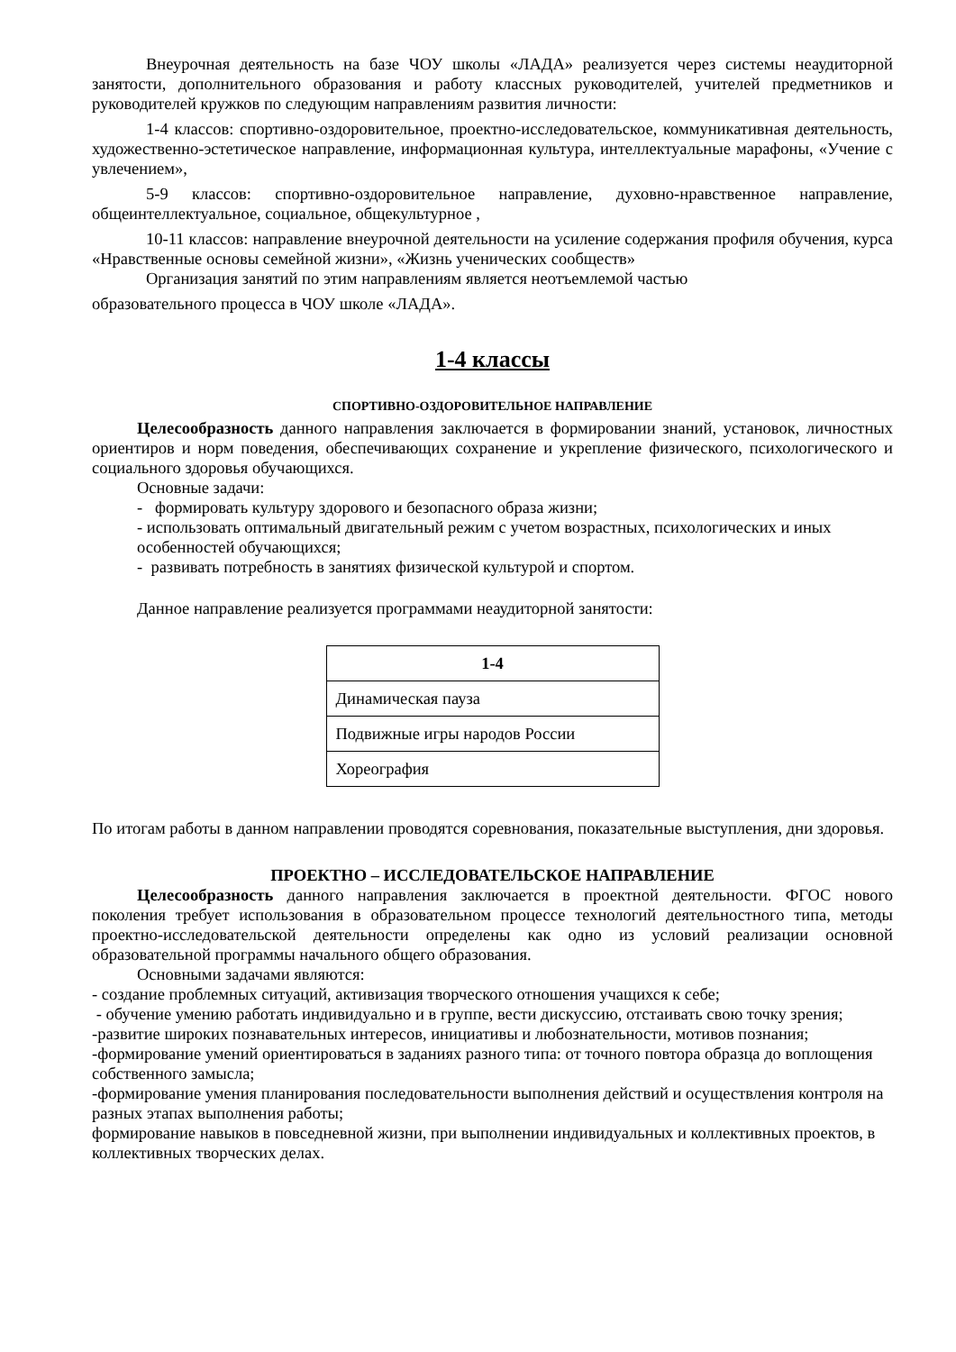Внеурочная деятельность на базе ЧОУ школы «ЛАДА» реализуется через системы неаудиторной занятости, дополнительного образования и работу классных руководителей, учителей предметников и руководителей кружков по следующим направлениям развития личности:
1-4 классов: спортивно-оздоровительное, проектно-исследовательское, коммуникативная деятельность, художественно-эстетическое направление, информационная культура, интеллектуальные марафоны, «Учение с увлечением»,
5-9 классов: спортивно-оздоровительное направление, духовно-нравственное направление, общеинтеллектуальное, социальное, общекультурное ,
10-11 классов: направление внеурочной деятельности на усиление содержания профиля обучения, курса «Нравственные основы семейной жизни», «Жизнь ученических сообществ»
Организация занятий по этим направлениям является неотъемлемой частью
образовательного процесса в ЧОУ школе «ЛАДА».
1-4 классы
СПОРТИВНО-ОЗДОРОВИТЕЛЬНОЕ НАПРАВЛЕНИЕ
Целесообразность данного направления заключается в формировании знаний, установок, личностных ориентиров и норм поведения, обеспечивающих сохранение и укрепление физического, психологического и социального здоровья обучающихся.
Основные задачи:
- формировать культуру здорового и безопасного образа жизни;
- использовать оптимальный двигательный режим с учетом возрастных, психологических и иных особенностей обучающихся;
- развивать потребность в занятиях физической культурой и спортом.
Данное направление реализуется программами неаудиторной занятости:
| 1-4 |
| --- |
| Динамическая пауза |
| Подвижные игры народов России |
| Хореография |
По итогам работы в данном направлении проводятся соревнования, показательные выступления, дни здоровья.
ПРОЕКТНО – ИССЛЕДОВАТЕЛЬСКОЕ НАПРАВЛЕНИЕ
Целесообразность данного направления заключается в проектной деятельности. ФГОС нового поколения требует использования в образовательном процессе технологий деятельностного типа, методы проектно-исследовательской деятельности определены как одно из условий реализации основной образовательной программы начального общего образования.
Основными задачами являются:
- создание проблемных ситуаций, активизация творческого отношения учащихся к себе;
- обучение умению работать индивидуально и в группе, вести дискуссию, отстаивать свою точку зрения;
-развитие широких познавательных интересов, инициативы и любознательности, мотивов познания;
-формирование умений ориентироваться в заданиях разного типа: от точного повтора образца до воплощения собственного замысла;
-формирование умения планирования последовательности выполнения действий и осуществления контроля на разных этапах выполнения работы;
формирование навыков в повседневной жизни, при выполнении индивидуальных и коллективных проектов, в коллективных творческих делах.